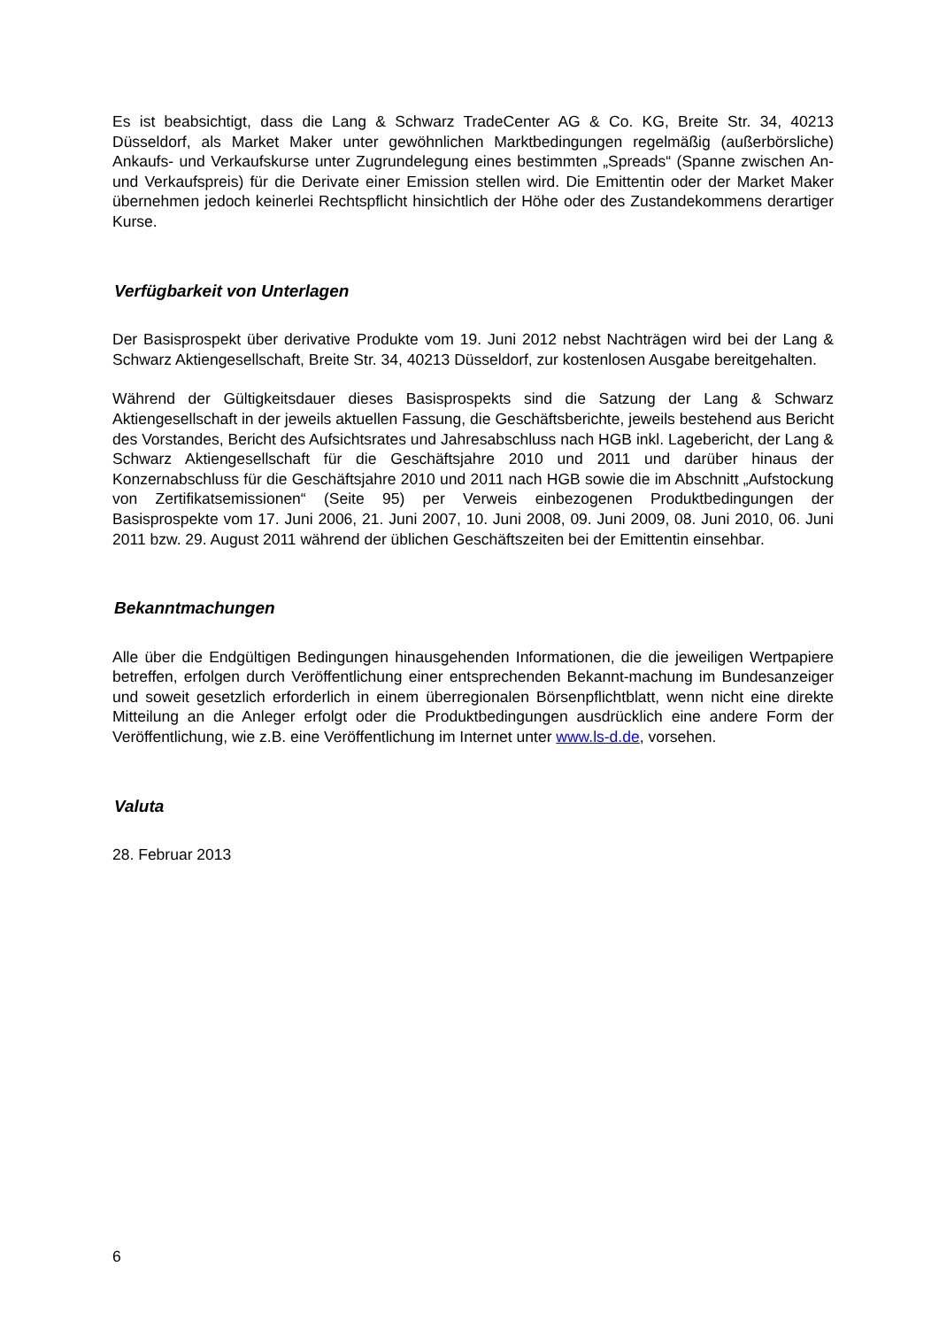Es ist beabsichtigt, dass die Lang & Schwarz TradeCenter AG & Co. KG, Breite Str. 34, 40213 Düsseldorf, als Market Maker unter gewöhnlichen Marktbedingungen regelmäßig (außerbörsliche) Ankaufs- und Verkaufskurse unter Zugrundelegung eines bestimmten „Spreads“ (Spanne zwischen An- und Verkaufspreis) für die Derivate einer Emission stellen wird. Die Emittentin oder der Market Maker übernehmen jedoch keinerlei Rechtspflicht hinsichtlich der Höhe oder des Zustandekommens derartiger Kurse.
Verfügbarkeit von Unterlagen
Der Basisprospekt über derivative Produkte vom 19. Juni 2012 nebst Nachträgen wird bei der Lang & Schwarz Aktiengesellschaft, Breite Str. 34, 40213 Düsseldorf, zur kostenlosen Ausgabe bereitgehalten.
Während der Gültigkeitsdauer dieses Basisprospekts sind die Satzung der Lang & Schwarz Aktiengesellschaft in der jeweils aktuellen Fassung, die Geschäftsberichte, jeweils bestehend aus Bericht des Vorstandes, Bericht des Aufsichtsrates und Jahresabschluss nach HGB inkl. Lagebericht, der Lang & Schwarz Aktiengesellschaft für die Geschäftsjahre 2010 und 2011 und darüber hinaus der Konzernabschluss für die Geschäftsjahre 2010 und 2011 nach HGB sowie die im Abschnitt „Aufstockung von Zertifikatsemissionen“ (Seite 95) per Verweis einbezogenen Produktbedingungen der Basisprospekte vom 17. Juni 2006, 21. Juni 2007, 10. Juni 2008, 09. Juni 2009, 08. Juni 2010, 06. Juni 2011 bzw. 29. August 2011 während der üblichen Geschäftszeiten bei der Emittentin einsehbar.
Bekanntmachungen
Alle über die Endgültigen Bedingungen hinausgehenden Informationen, die die jeweiligen Wertpapiere betreffen, erfolgen durch Veröffentlichung einer entsprechenden Bekannt-machung im Bundesanzeiger und soweit gesetzlich erforderlich in einem überregionalen Börsenpflichtblatt, wenn nicht eine direkte Mitteilung an die Anleger erfolgt oder die Produktbedingungen ausdrücklich eine andere Form der Veröffentlichung, wie z.B. eine Veröffentlichung im Internet unter www.ls-d.de, vorsehen.
Valuta
28. Februar 2013
6